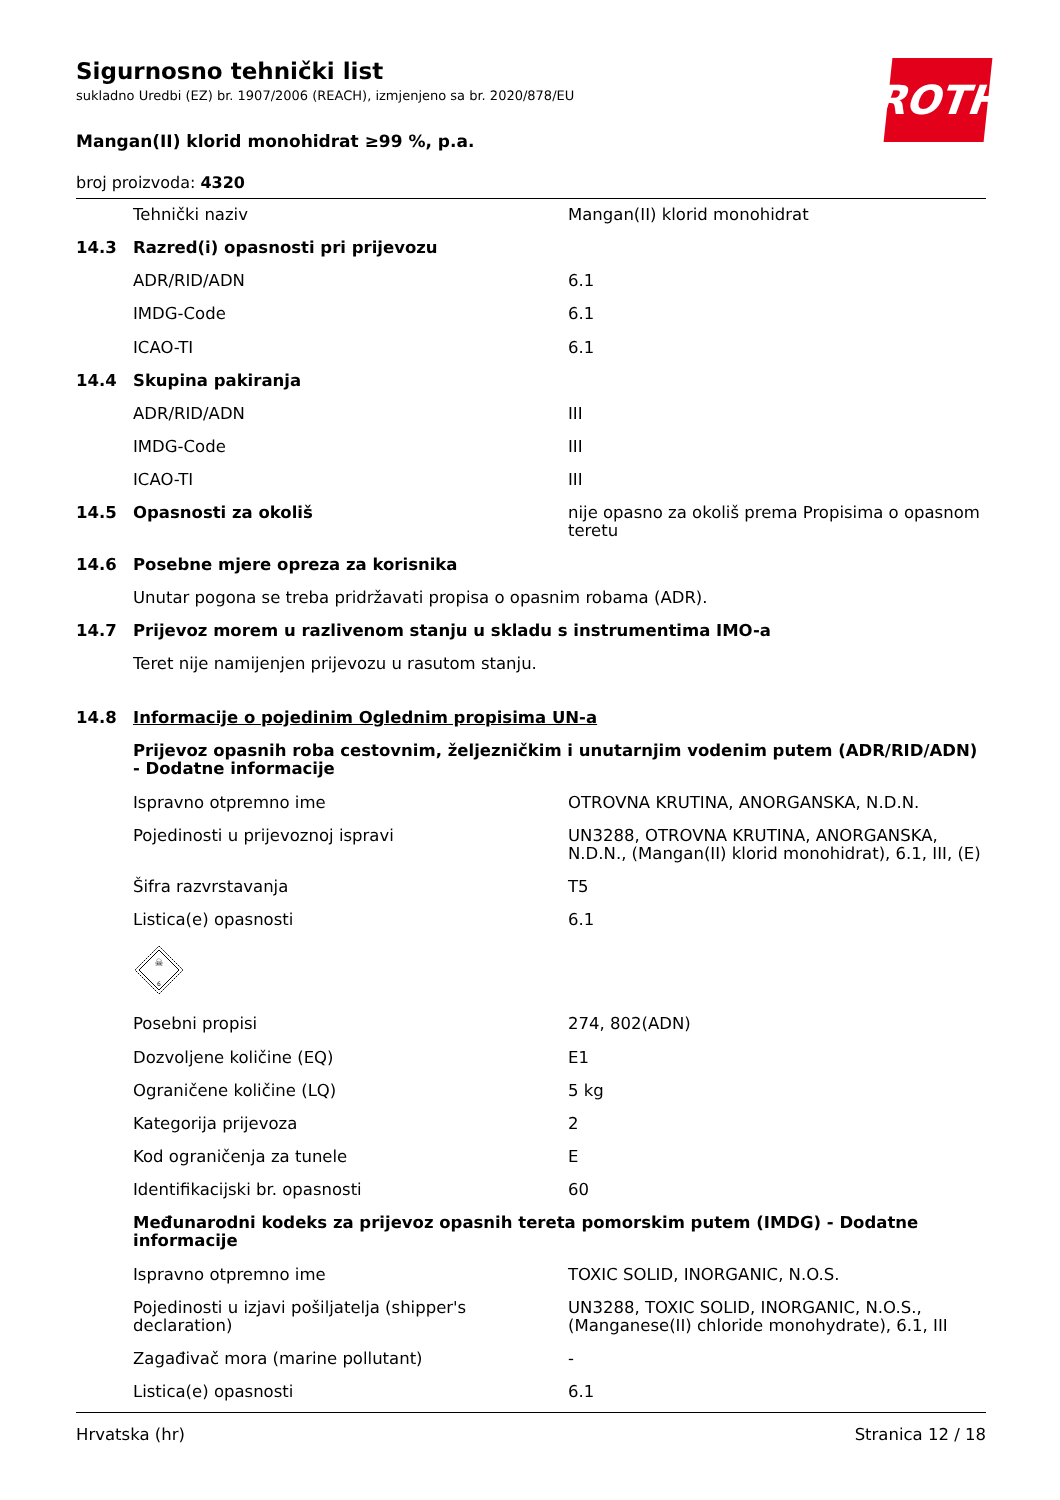ROTH
Sigurnosno tehnički list
sukladno Uredbi (EZ) br. 1907/2006 (REACH), izmjenjeno sa br. 2020/878/EU
Mangan(II) klorid monohidrat ≥99 %, p.a.
broj proizvoda: 4320
| | Tehnički naziv | Mangan(II) klorid monohidrat |
| 14.3 | Razred(i) opasnosti pri prijevozu | |
| | ADR/RID/ADN | 6.1 |
| | IMDG-Code | 6.1 |
| | ICAO-TI | 6.1 |
| 14.4 | Skupina pakiranja | |
| | ADR/RID/ADN | III |
| | IMDG-Code | III |
| | ICAO-TI | III |
| 14.5 | Opasnosti za okoliš | nije opasno za okoliš prema Propisima o opasnom teretu |
| 14.6 | Posebne mjere opreza za korisnika | |
| | Unutar pogona se treba pridržavati propisa o opasnim robama (ADR). | |
| 14.7 | Prijevoz morem u razlivenom stanju u skladu s instrumentima IMO-a | |
| | Teret nije namijenjen prijevozu u rasutom stanju. | |
| 14.8 | Informacije o pojedinim Oglednim propisima UN-a | |
| | Prijevoz opasnih roba cestovnim, željezničkim i unutarnjim vodenim putem (ADR/RID/ADN) - Dodatne informacije | |
| | Ispravno otpremno ime | OTROVNA KRUTINA, ANORGANSKA, N.D.N. |
| | Pojedinosti u prijevoznoj ispravi | UN3288, OTROVNA KRUTINA, ANORGANSKA, N.D.N., (Mangan(II) klorid monohidrat), 6.1, III, (E) |
| | Šifra razvrstavanja | T5 |
| | Listica(e) opasnosti | 6.1 |
| | ☠ 6 | |
| | Posebni propisi | 274, 802(ADN) |
| | Dozvoljene količine (EQ) | E1 |
| | Ograničene količine (LQ) | 5 kg |
| | Kategorija prijevoza | 2 |
| | Kod ograničenja za tunele | E |
| | Identifikacijski br. opasnosti | 60 |
| | Međunarodni kodeks za prijevoz opasnih tereta pomorskim putem (IMDG) - Dodatne informacije | |
| | Ispravno otpremno ime | TOXIC SOLID, INORGANIC, N.O.S. |
| | Pojedinosti u izjavi pošiljatelja (shipper's declaration) | UN3288, TOXIC SOLID, INORGANIC, N.O.S., (Manganese(II) chloride monohydrate), 6.1, III |
| | Zagađivač mora (marine pollutant) | - |
| | Listica(e) opasnosti | 6.1 |
Hrvatska (hr) Stranica 12 / 18